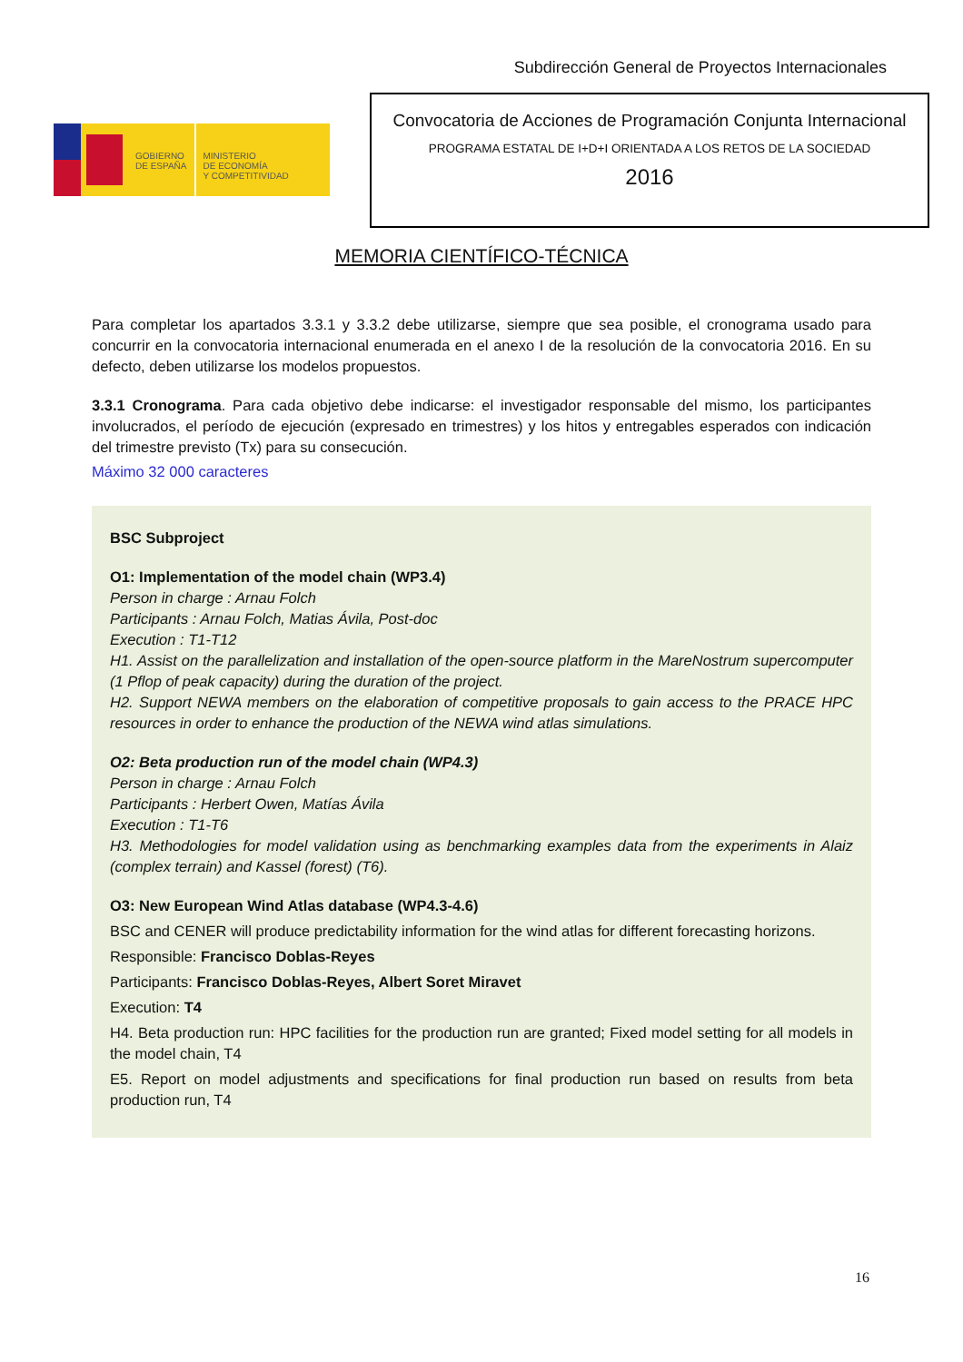Subdirección General de Proyectos Internacionales
GOBIERNO
DE ESPAÑA
MINISTERIO
DE ECONOMÍA
Y COMPETITIVIDAD
Convocatoria de Acciones de Programación Conjunta Internacional
PROGRAMA ESTATAL DE I+D+I ORIENTADA A LOS RETOS DE LA SOCIEDAD
2016
MEMORIA CIENTÍFICO-TÉCNICA
Para completar los apartados 3.3.1 y 3.3.2 debe utilizarse, siempre que sea posible, el cronograma usado para concurrir en la convocatoria internacional enumerada en el anexo I de la resolución de la convocatoria 2016. En su defecto, deben utilizarse los modelos propuestos.
3.3.1 Cronograma. Para cada objetivo debe indicarse: el investigador responsable del mismo, los participantes involucrados, el período de ejecución (expresado en trimestres) y los hitos y entregables esperados con indicación del trimestre previsto (Tx) para su consecución.
Máximo 32 000 caracteres
BSC Subproject
O1: Implementation of the model chain (WP3.4)
Person in charge : Arnau Folch
Participants : Arnau Folch, Matias Ávila, Post-doc
Execution : T1-T12
H1. Assist on the parallelization and installation of the open-source platform in the MareNostrum supercomputer (1 Pflop of peak capacity) during the duration of the project.
H2. Support NEWA members on the elaboration of competitive proposals to gain access to the PRACE HPC resources in order to enhance the production of the NEWA wind atlas simulations.
O2: Beta production run of the model chain (WP4.3)
Person in charge : Arnau Folch
Participants : Herbert Owen, Matías Ávila
Execution : T1-T6
H3. Methodologies for model validation using as benchmarking examples data from the experiments in Alaiz (complex terrain) and Kassel (forest) (T6).
O3: New European Wind Atlas database (WP4.3-4.6)
BSC and CENER will produce predictability information for the wind atlas for different forecasting horizons.
Responsible: Francisco Doblas-Reyes
Participants: Francisco Doblas-Reyes, Albert Soret Miravet
Execution: T4
H4. Beta production run: HPC facilities for the production run are granted; Fixed model setting for all models in the model chain, T4
E5. Report on model adjustments and specifications for final production run based on results from beta production run, T4
16